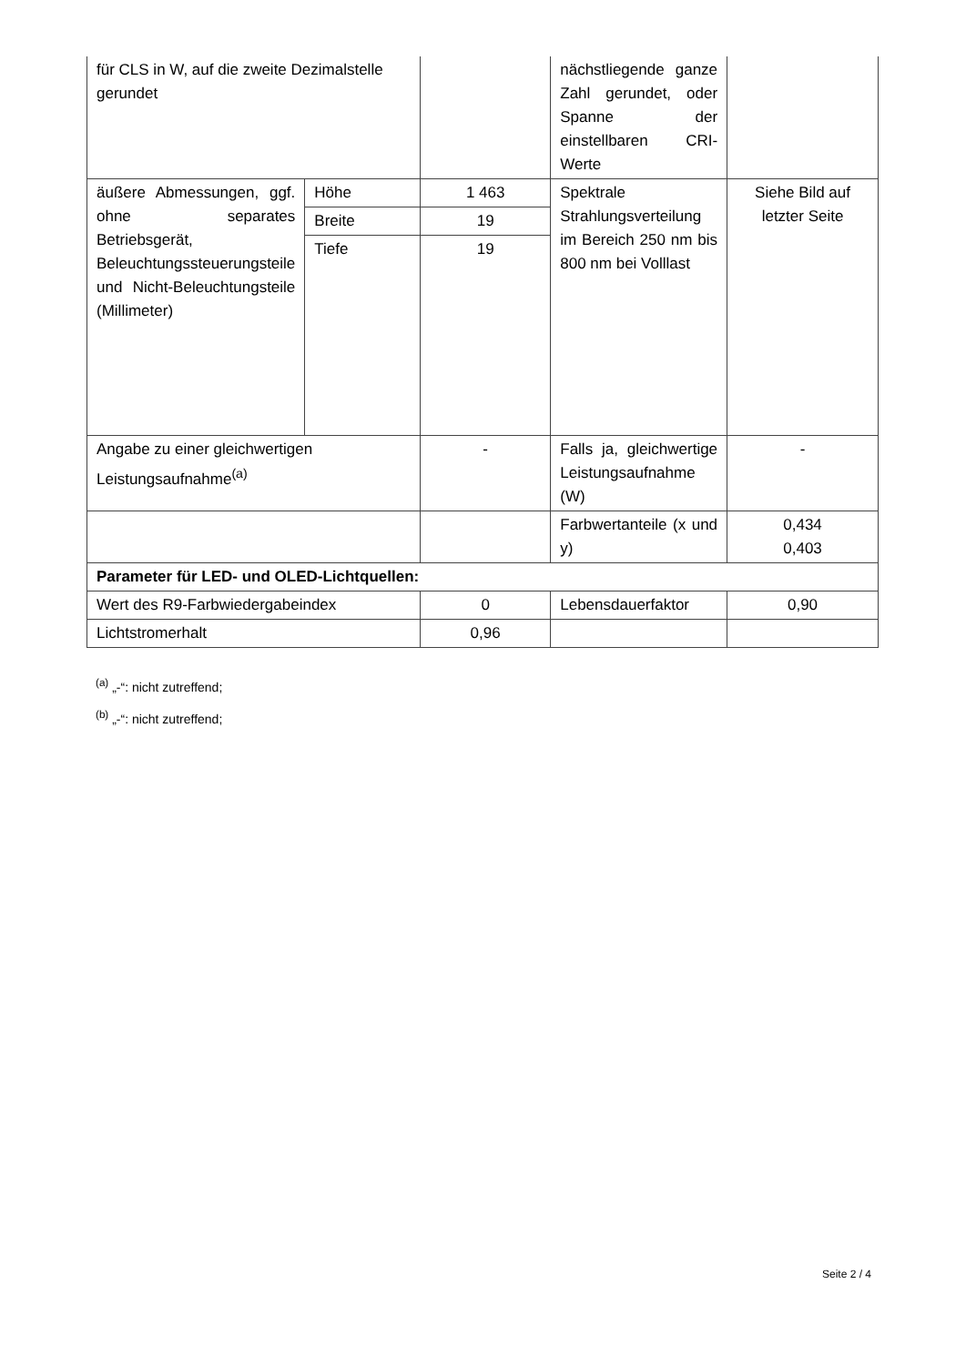| für CLS in W, auf die zweite Dezimalstelle gerundet | | | nächstliegende ganze Zahl gerundet, oder Spanne der einstellbaren CRI-Werte | |
| äußere Abmessungen, ggf. ohne separates Betriebsgerät, Beleuchtungssteuerungsteile und Nicht-Beleuchtungsteile (Millimeter) | Höhe | 1 463 | Spektrale Strahlungsverteilung im Bereich 250 nm bis 800 nm bei Volllast | Siehe Bild auf letzter Seite |
| | Breite | 19 | | |
| | Tiefe | 19 | | |
| Angabe zu einer gleichwertigen Leistungsaufnahme<sup>(a)</sup> | | - | Falls ja, gleichwertige Leistungsaufnahme (W) | - |
| | | | Farbwertanteile (x und y) | 0,434 0,403 |
| Parameter für LED- und OLED-Lichtquellen: | | | | |
| Wert des R9-Farbwiedergabeindex | | 0 | Lebensdauerfaktor | 0,90 |
| Lichtstromerhalt | | 0,96 | | |
<sup>(a)</sup> „-“: nicht zutreffend;
<sup>(b)</sup> „-“: nicht zutreffend;
Seite 2 / 4